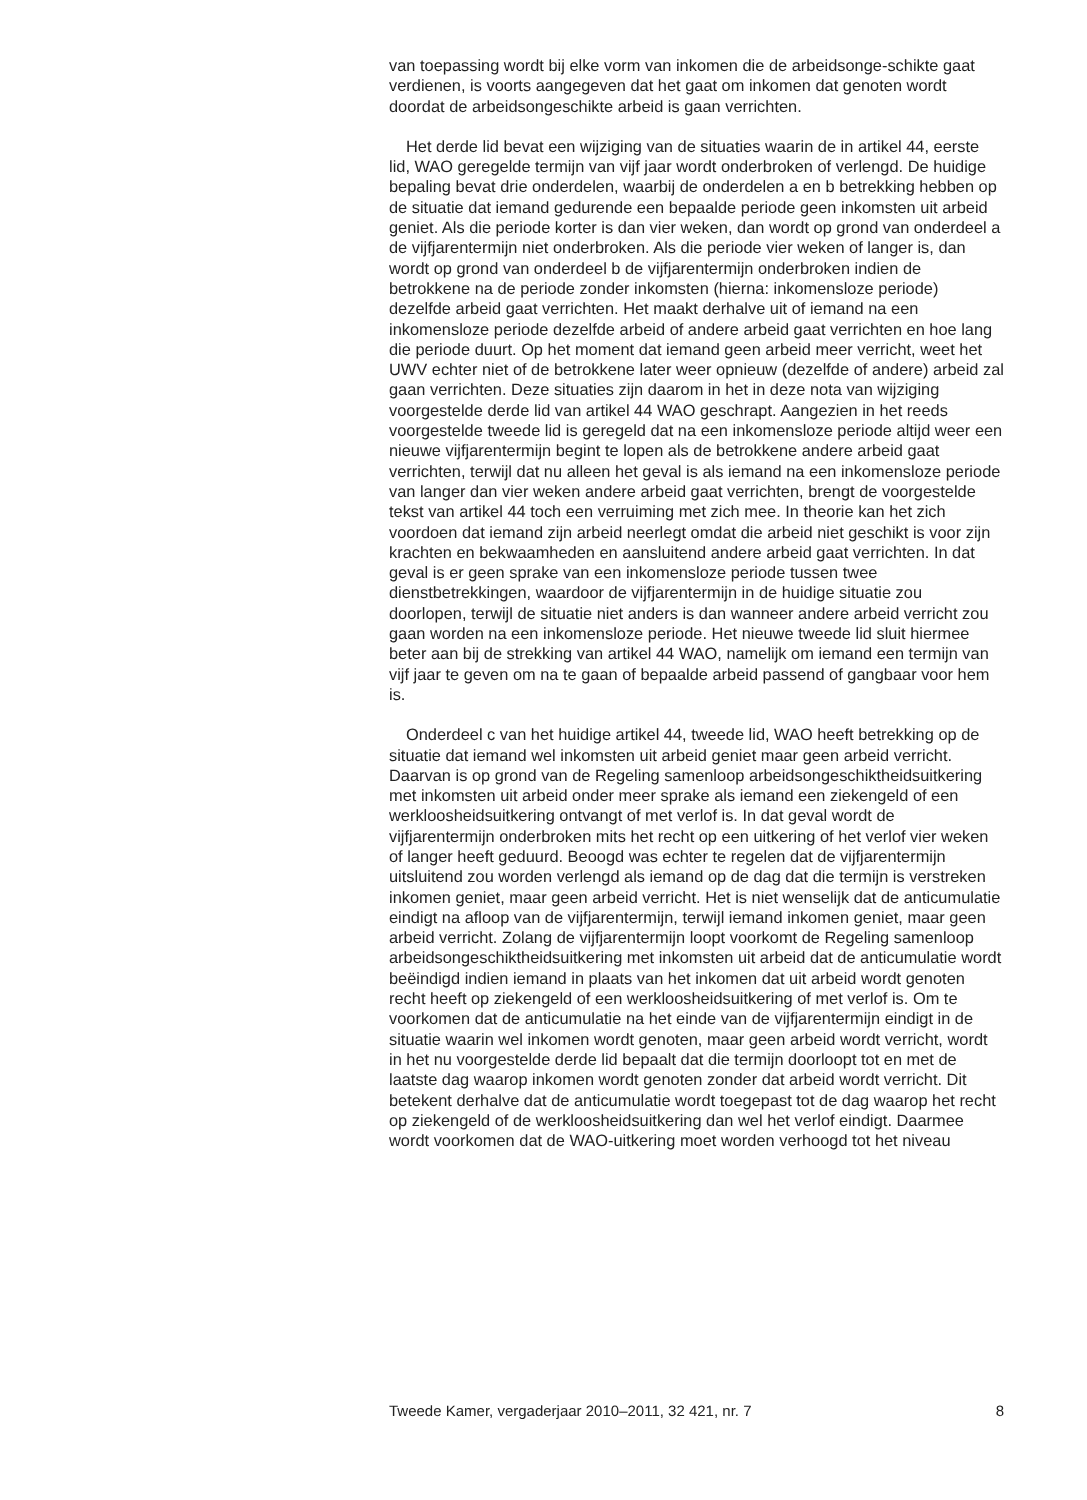van toepassing wordt bij elke vorm van inkomen die de arbeidsonge-schikte gaat verdienen, is voorts aangegeven dat het gaat om inkomen dat genoten wordt doordat de arbeidsongeschikte arbeid is gaan verrichten.
Het derde lid bevat een wijziging van de situaties waarin de in artikel 44, eerste lid, WAO geregelde termijn van vijf jaar wordt onderbroken of verlengd. De huidige bepaling bevat drie onderdelen, waarbij de onderdelen a en b betrekking hebben op de situatie dat iemand gedurende een bepaalde periode geen inkomsten uit arbeid geniet. Als die periode korter is dan vier weken, dan wordt op grond van onderdeel a de vijfjarentermijn niet onderbroken. Als die periode vier weken of langer is, dan wordt op grond van onderdeel b de vijfjarentermijn onderbroken indien de betrokkene na de periode zonder inkomsten (hierna: inkomensloze periode) dezelfde arbeid gaat verrichten. Het maakt derhalve uit of iemand na een inkomensloze periode dezelfde arbeid of andere arbeid gaat verrichten en hoe lang die periode duurt. Op het moment dat iemand geen arbeid meer verricht, weet het UWV echter niet of de betrokkene later weer opnieuw (dezelfde of andere) arbeid zal gaan verrichten. Deze situaties zijn daarom in het in deze nota van wijziging voorgestelde derde lid van artikel 44 WAO geschrapt. Aangezien in het reeds voorgestelde tweede lid is geregeld dat na een inkomensloze periode altijd weer een nieuwe vijfjarentermijn begint te lopen als de betrokkene andere arbeid gaat verrichten, terwijl dat nu alleen het geval is als iemand na een inkomensloze periode van langer dan vier weken andere arbeid gaat verrichten, brengt de voorgestelde tekst van artikel 44 toch een verruiming met zich mee. In theorie kan het zich voordoen dat iemand zijn arbeid neerlegt omdat die arbeid niet geschikt is voor zijn krachten en bekwaamheden en aansluitend andere arbeid gaat verrichten. In dat geval is er geen sprake van een inkomensloze periode tussen twee dienstbetrekkingen, waardoor de vijfjarentermijn in de huidige situatie zou doorlopen, terwijl de situatie niet anders is dan wanneer andere arbeid verricht zou gaan worden na een inkomensloze periode. Het nieuwe tweede lid sluit hiermee beter aan bij de strekking van artikel 44 WAO, namelijk om iemand een termijn van vijf jaar te geven om na te gaan of bepaalde arbeid passend of gangbaar voor hem is.
Onderdeel c van het huidige artikel 44, tweede lid, WAO heeft betrekking op de situatie dat iemand wel inkomsten uit arbeid geniet maar geen arbeid verricht. Daarvan is op grond van de Regeling samenloop arbeidsongeschiktheidsuitkering met inkomsten uit arbeid onder meer sprake als iemand een ziekengeld of een werkloosheidsuitkering ontvangt of met verlof is. In dat geval wordt de vijfjarentermijn onderbroken mits het recht op een uitkering of het verlof vier weken of langer heeft geduurd. Beoogd was echter te regelen dat de vijfjarentermijn uitsluitend zou worden verlengd als iemand op de dag dat die termijn is verstreken inkomen geniet, maar geen arbeid verricht. Het is niet wenselijk dat de anticumulatie eindigt na afloop van de vijfjarentermijn, terwijl iemand inkomen geniet, maar geen arbeid verricht. Zolang de vijfjarentermijn loopt voorkomt de Regeling samenloop arbeidsongeschiktheidsuitkering met inkomsten uit arbeid dat de anticumulatie wordt beëindigd indien iemand in plaats van het inkomen dat uit arbeid wordt genoten recht heeft op ziekengeld of een werkloosheidsuitkering of met verlof is. Om te voorkomen dat de anticumulatie na het einde van de vijfjarentermijn eindigt in de situatie waarin wel inkomen wordt genoten, maar geen arbeid wordt verricht, wordt in het nu voorgestelde derde lid bepaalt dat die termijn doorloopt tot en met de laatste dag waarop inkomen wordt genoten zonder dat arbeid wordt verricht. Dit betekent derhalve dat de anticumulatie wordt toegepast tot de dag waarop het recht op ziekengeld of de werkloosheidsuitkering dan wel het verlof eindigt. Daarmee wordt voorkomen dat de WAO-uitkering moet worden verhoogd tot het niveau
Tweede Kamer, vergaderjaar 2010–2011, 32 421, nr. 7 8